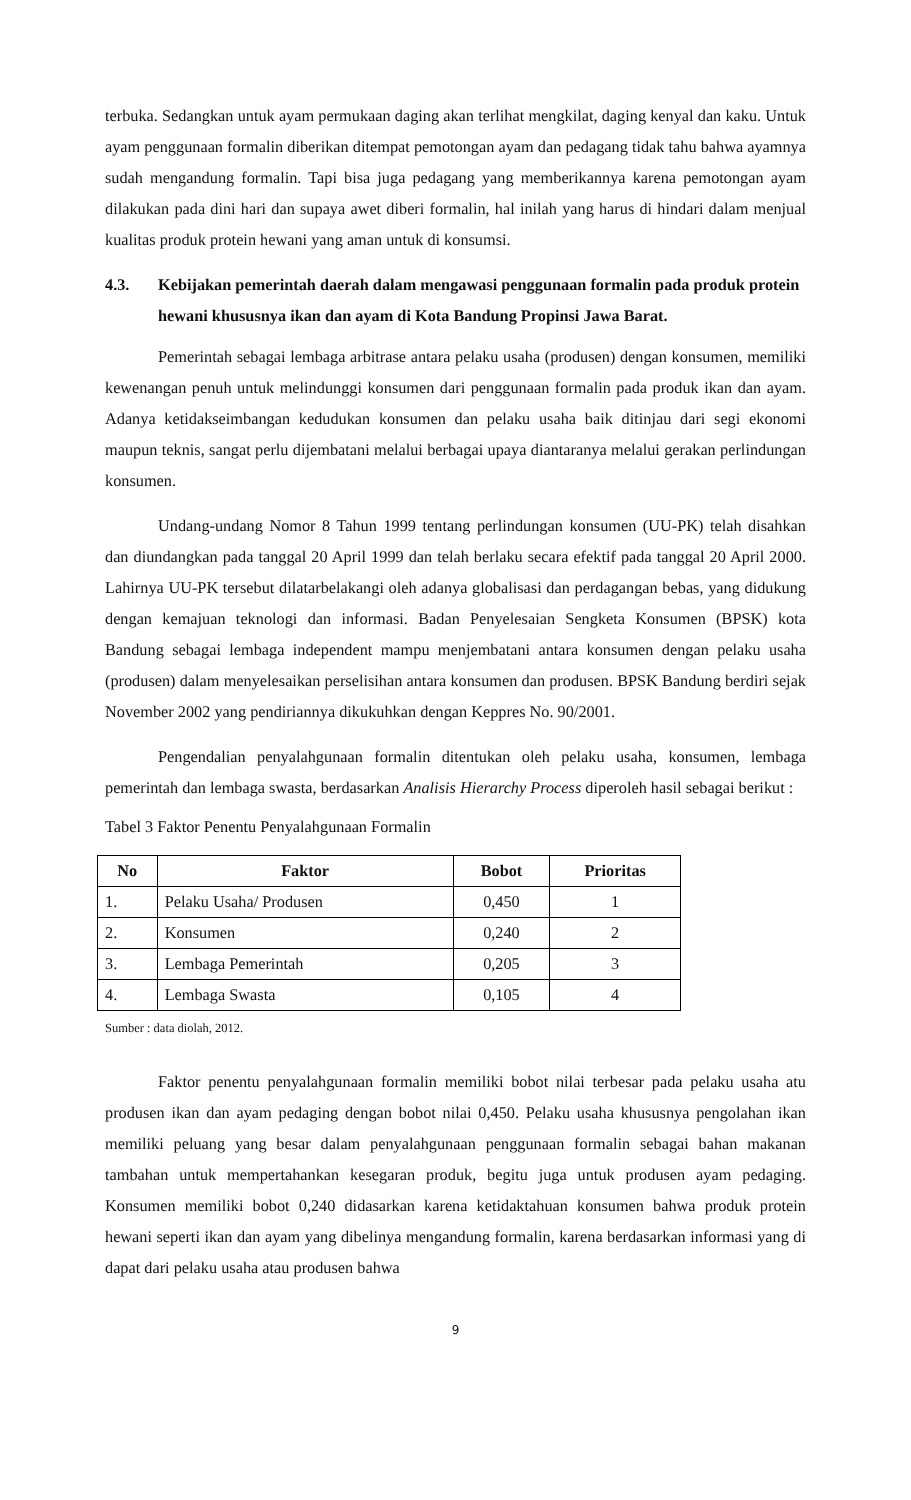terbuka. Sedangkan untuk ayam permukaan daging akan terlihat mengkilat, daging kenyal dan kaku. Untuk ayam penggunaan formalin diberikan ditempat pemotongan ayam dan pedagang tidak tahu bahwa ayamnya sudah mengandung formalin. Tapi bisa juga pedagang yang memberikannya karena pemotongan ayam dilakukan pada dini hari dan supaya awet diberi formalin, hal inilah yang harus di hindari dalam menjual kualitas produk protein hewani yang aman untuk di konsumsi.
4.3. Kebijakan pemerintah daerah dalam mengawasi penggunaan formalin pada produk protein hewani khususnya ikan dan ayam di Kota Bandung Propinsi Jawa Barat.
Pemerintah sebagai lembaga arbitrase antara pelaku usaha (produsen) dengan konsumen, memiliki kewenangan penuh untuk melindunggi konsumen dari penggunaan formalin pada produk ikan dan ayam. Adanya ketidakseimbangan kedudukan konsumen dan pelaku usaha baik ditinjau dari segi ekonomi maupun teknis, sangat perlu dijembatani melalui berbagai upaya diantaranya melalui gerakan perlindungan konsumen.
Undang-undang Nomor 8 Tahun 1999 tentang perlindungan konsumen (UU-PK) telah disahkan dan diundangkan pada tanggal 20 April 1999 dan telah berlaku secara efektif pada tanggal 20 April 2000. Lahirnya UU-PK tersebut dilatarbelakangi oleh adanya globalisasi dan perdagangan bebas, yang didukung dengan kemajuan teknologi dan informasi. Badan Penyelesaian Sengketa Konsumen (BPSK) kota Bandung sebagai lembaga independent mampu menjembatani antara konsumen dengan pelaku usaha (produsen) dalam menyelesaikan perselisihan antara konsumen dan produsen. BPSK Bandung berdiri sejak November 2002 yang pendiriannya dikukuhkan dengan Keppres No. 90/2001.
Pengendalian penyalahgunaan formalin ditentukan oleh pelaku usaha, konsumen, lembaga pemerintah dan lembaga swasta, berdasarkan Analisis Hierarchy Process diperoleh hasil sebagai berikut :
Tabel 3 Faktor Penentu Penyalahgunaan Formalin
| No | Faktor | Bobot | Prioritas |
| --- | --- | --- | --- |
| 1. | Pelaku Usaha/ Produsen | 0,450 | 1 |
| 2. | Konsumen | 0,240 | 2 |
| 3. | Lembaga Pemerintah | 0,205 | 3 |
| 4. | Lembaga Swasta | 0,105 | 4 |
Sumber : data diolah, 2012.
Faktor penentu penyalahgunaan formalin memiliki bobot nilai terbesar pada pelaku usaha atu produsen ikan dan ayam pedaging dengan bobot nilai 0,450. Pelaku usaha khususnya pengolahan ikan memiliki peluang yang besar dalam penyalahgunaan penggunaan formalin sebagai bahan makanan tambahan untuk mempertahankan kesegaran produk, begitu juga untuk produsen ayam pedaging. Konsumen memiliki bobot 0,240 didasarkan karena ketidaktahuan konsumen bahwa produk protein hewani seperti ikan dan ayam yang dibelinya mengandung formalin, karena berdasarkan informasi yang di dapat dari pelaku usaha atau produsen bahwa
9